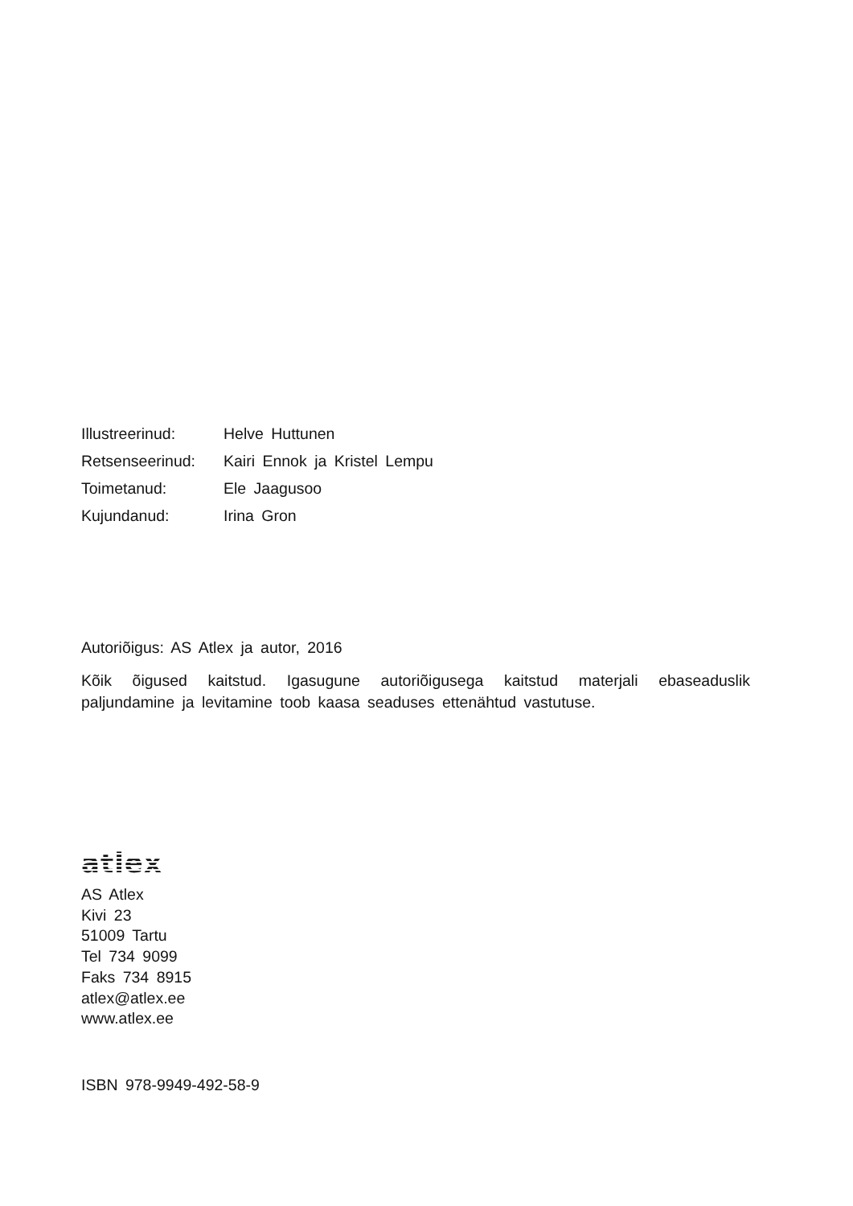| Illustreerinud: | Helve Huttunen |
| Retsenseerinud: | Kairi Ennok ja Kristel Lempu |
| Toimetanud: | Ele Jaagusoo |
| Kujundanud: | Irina Gron |
Autoriõigus: AS Atlex ja autor, 2016
Kõik õigused kaitstud. Igasugune autoriõigusega kaitstud materjali ebaseaduslik paljundamine ja levitamine toob kaasa seaduses ettenähtud vastutuse.
atlex
AS Atlex
Kivi 23
51009 Tartu
Tel 734 9099
Faks 734 8915
atlex@atlex.ee
www.atlex.ee
ISBN 978-9949-492-58-9